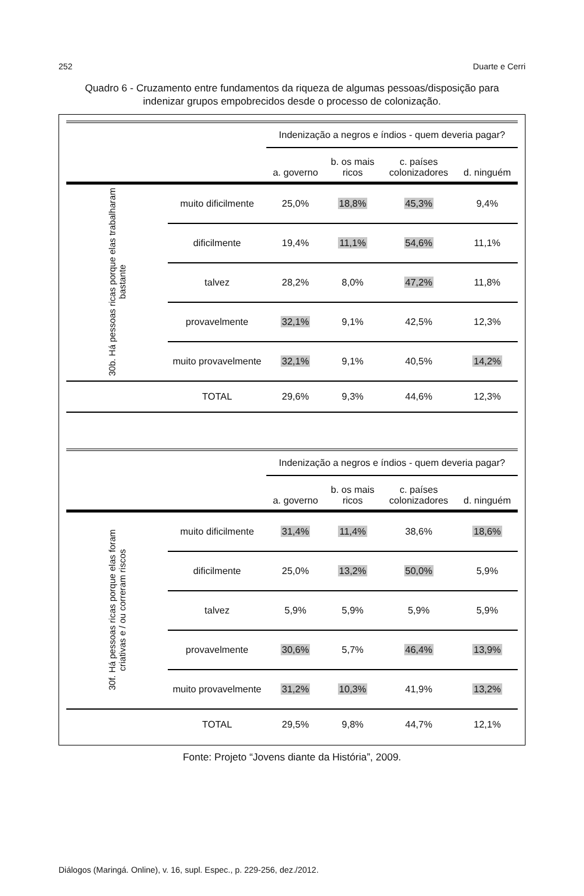252 Duarte e Cerri
Quadro 6 - Cruzamento entre fundamentos da riqueza de algumas pessoas/disposição para indenizar grupos empobrecidos desde o processo de colonização.
| | | Indenização a negros e índios - quem deveria pagar? | | | |
| --- | --- | --- | --- | --- | --- |
| | | a. governo | b. os mais ricos | c. países colonizadores | d. ninguém |
| 30b. Há pessoas ricas porque elas trabalharam bastante | muito dificilmente | 25,0% | 18,8% | 45,3% | 9,4% |
| | dificilmente | 19,4% | 11,1% | 54,6% | 11,1% |
| | talvez | 28,2% | 8,0% | 47,2% | 11,8% |
| | provavelmente | 32,1% | 9,1% | 42,5% | 12,3% |
| | muito provavelmente | 32,1% | 9,1% | 40,5% | 14,2% |
| | TOTAL | 29,6% | 9,3% | 44,6% | 12,3% |
| | | Indenização a negros e índios - quem deveria pagar? | | | |
| | | a. governo | b. os mais ricos | c. países colonizadores | d. ninguém |
| 30f. Há pessoas ricas porque elas foram criativas e / ou correram riscos | muito dificilmente | 31,4% | 11,4% | 38,6% | 18,6% |
| | dificilmente | 25,0% | 13,2% | 50,0% | 5,9% |
| | talvez | 5,9% | 5,9% | 5,9% | 5,9% |
| | provavelmente | 30,6% | 5,7% | 46,4% | 13,9% |
| | muito provavelmente | 31,2% | 10,3% | 41,9% | 13,2% |
| | TOTAL | 29,5% | 9,8% | 44,7% | 12,1% |
Fonte: Projeto “Jovens diante da História”, 2009.
Diálogos (Maringá. Online), v. 16, supl. Espec., p. 229-256, dez./2012.